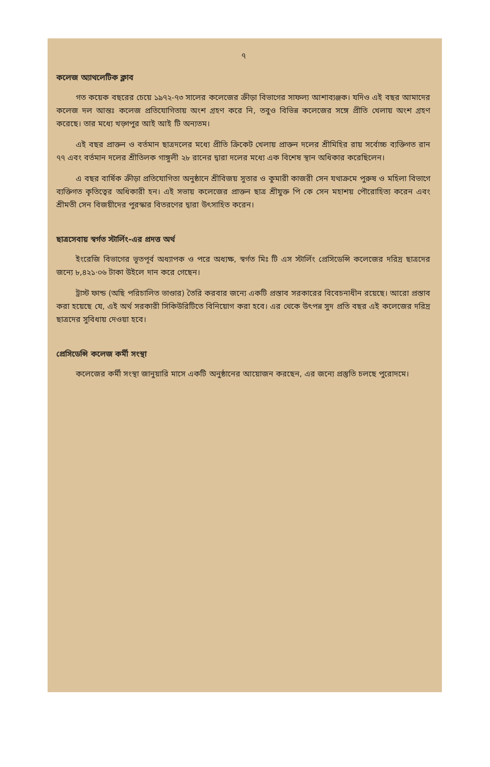৭
কলেজ অ্যাথলেটিক ক্লাব
গত কয়েক বছরের চেয়ে ১৯৭২-৭৩ সালের কলেজের ক্রীড়া বিভাগের সাফল্য আশাব্যঞ্জক। যদিও এই বছর আমাদের কলেজ দল আন্তঃ কলেজ প্রতিযোগিতায় অংশ গ্রহণ করে নি, তবুও বিভিন্ন কলেজের সঙ্গে প্রীতি খেলায় অংশ গ্রহণ করেছে। তার মধ্যে খড়্গপুর আই আই টি অন্যতম।
এই বছর প্রাক্তন ও বর্তমান ছাত্রদলের মধ্যে প্রীতি ক্রিকেট খেলায় প্রাক্তন দলের শ্রীমিহির রায় সর্বোচ্চ ব্যক্তিগত রান ৭৭ এবং বর্তমান দলের শ্রীতিলক গাঙ্গুলী ২৮ রানের দ্বারা দলের মধ্যে এক বিশেষ স্থান অধিকার করেছিলেন।
এ বছর বার্ষিক ক্রীড়া প্রতিযোগিতা অনুষ্ঠানে শ্রীবিজয় সুতার ও কুমারী কাজরী সেন যথাক্রমে পুরুষ ও মহিলা বিভাগে ব্যক্তিগত কৃতিত্বের অধিকারী হন। এই সভায় কলেজের প্রাক্তন ছাত্র শ্রীযুক্ত পি কে সেন মহাশয় পৌরোহিত্য করেন এবং শ্রীমতী সেন বিজয়ীদের পুরস্কার বিতরণের দ্বারা উৎসাহিত করেন।
ছাত্রসেবায় স্বর্গত স্টার্লিং-এর প্রদত্ত অর্থ
ইংরেজি বিভাগের ভূতপূর্ব অধ্যাপক ও পরে অধ্যক্ষ, স্বর্গত মিঃ টি এস স্টার্লিং প্রেসিডেন্সি কলেজের দরিদ্র ছাত্রদের জন্যে ৮,৪২১·০৬ টাকা উইলে দান করে গেছেন।
ট্রাস্ট ফান্ড (অছি পরিচালিত ভাণ্ডার) তৈরি করবার জন্যে একটি প্রস্তাব সরকারের বিবেচনাধীন রয়েছে। আরো প্রস্তাব করা হয়েছে যে, এই অর্থ সরকারী সিকিউরিটিতে বিনিয়োগ করা হবে। এর থেকে উৎপন্ন সুদ প্রতি বছর এই কলেজের দরিদ্র ছাত্রদের সুবিধায় দেওয়া হবে।
প্রেসিডেন্সি কলেজ কর্মী সংস্থা
কলেজের কর্মী সংস্থা জানুয়ারি মাসে একটি অনুষ্ঠানের আয়োজন করছেন, এর জন্যে প্রস্তুতি চলছে পুরোদমে।